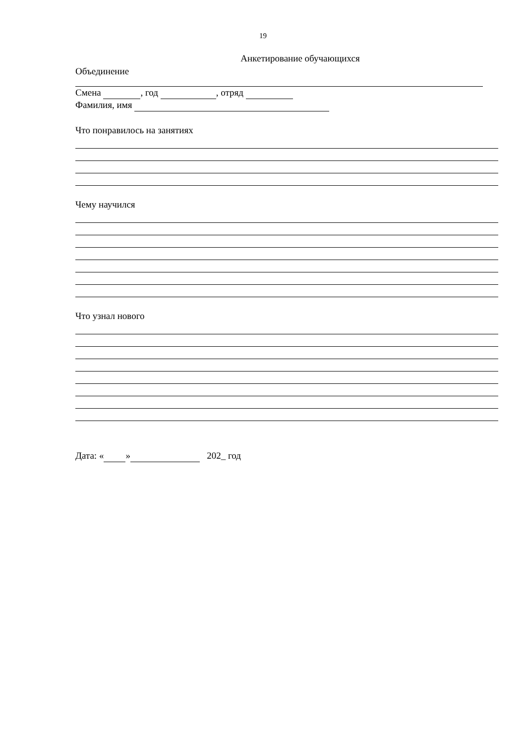19
Анкетирование обучающихся
Объединение
Смена , год , отряд
Фамилия, имя
Что понравилось на занятиях
Чему научился
Что узнал нового
Дата: « » 202_ год